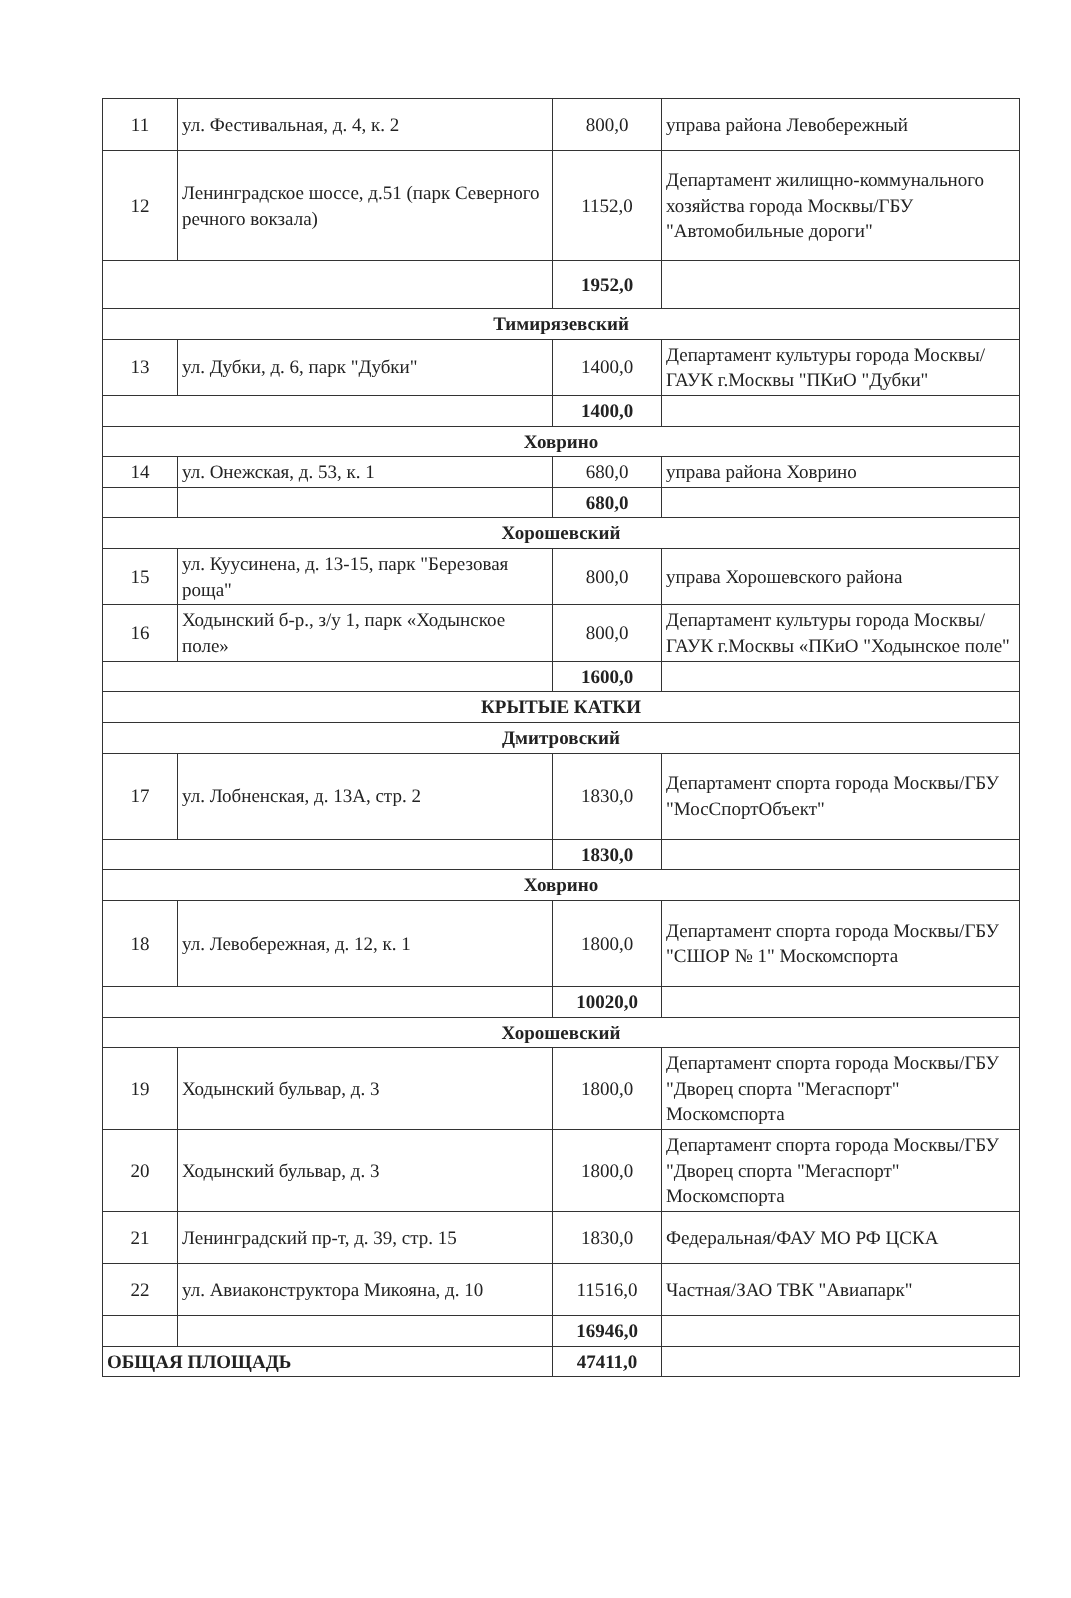| 11 | ул. Фестивальная, д. 4, к. 2 | 800,0 | управа района Левобережный |
| 12 | Ленинградское шоссе, д.51 (парк Северного речного вокзала) | 1152,0 | Департамент жилищно-коммунального хозяйства города Москвы/ГБУ "Автомобильные дороги" |
| | | 1952,0 | |
| Тимирязевский | | | |
| 13 | ул. Дубки, д. 6, парк "Дубки" | 1400,0 | Департамент культуры города Москвы/ ГАУК г.Москвы "ПКиО "Дубки" |
| | | 1400,0 | |
| Ховрино | | | |
| 14 | ул. Онежская, д. 53, к. 1 | 680,0 | управа района Ховрино |
| | | 680,0 | |
| Хорошевский | | | |
| 15 | ул. Куусинена, д. 13-15, парк "Березовая роща" | 800,0 | управа Хорошевского района |
| 16 | Ходынский б-р., з/у 1, парк «Ходынское поле» | 800,0 | Департамент культуры города Москвы/ГАУК г.Москвы «ПКиО "Ходынское поле" |
| | | 1600,0 | |
| КРЫТЫЕ КАТКИ | | | |
| Дмитровский | | | |
| 17 | ул. Лобненская, д. 13А, стр. 2 | 1830,0 | Департамент спорта города Москвы/ГБУ "МосСпортОбъект" |
| | | 1830,0 | |
| Ховрино | | | |
| 18 | ул. Левобережная, д. 12, к. 1 | 1800,0 | Департамент спорта города Москвы/ГБУ "СШОР № 1" Москомспорта |
| | | 10020,0 | |
| Хорошевский | | | |
| 19 | Ходынский бульвар, д. 3 | 1800,0 | Департамент спорта города Москвы/ГБУ "Дворец спорта "Мегаспорт" Москомспорта |
| 20 | Ходынский бульвар, д. 3 | 1800,0 | Департамент спорта города Москвы/ГБУ "Дворец спорта "Мегаспорт" Москомспорта |
| 21 | Ленинградский пр-т, д. 39, стр. 15 | 1830,0 | Федеральная/ФАУ МО РФ ЦСКА |
| 22 | ул. Авиаконструктора Микояна, д. 10 | 11516,0 | Частная/ЗАО ТВК "Авиапарк" |
| | | 16946,0 | |
| ОБЩАЯ ПЛОЩАДЬ | | 47411,0 | |